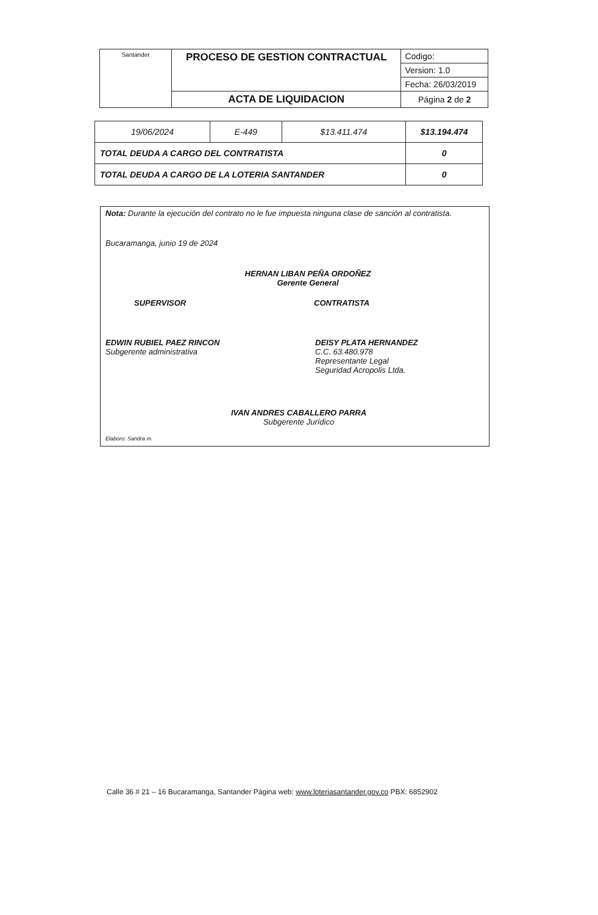| Santander | PROCESO DE GESTION CONTRACTUAL | Codigo: |
| | | Version: 1.0 |
| | | Fecha: 26/03/2019 |
| | ACTA DE LIQUIDACION | Página 2 de 2 |
| 19/06/2024 | E-449 | $13.411.474 | $13.194.474 |
| TOTAL DEUDA A CARGO DEL CONTRATISTA | | | 0 |
| TOTAL DEUDA A CARGO DE LA LOTERIA SANTANDER | | | 0 |
Nota: Durante la ejecución del contrato no le fue impuesta ninguna clase de sanción al contratista.
Bucaramanga, junio 19 de 2024
HERNAN LIBAN PEÑA ORDOÑEZ
Gerente General
SUPERVISOR CONTRATISTA
EDWIN RUBIEL PAEZ RINCON
Subgerente administrativa
DEISY PLATA HERNANDEZ
C.C. 63.480.978
Representante Legal
Seguridad Acropolis Ltda.
IVAN ANDRES CABALLERO PARRA
Subgerente Jurídico
Elaboro: Sandra m.
Calle 36 # 21 – 16 Bucaramanga, Santander Página web: www.loteriasantander.gov.co PBX: 6852902